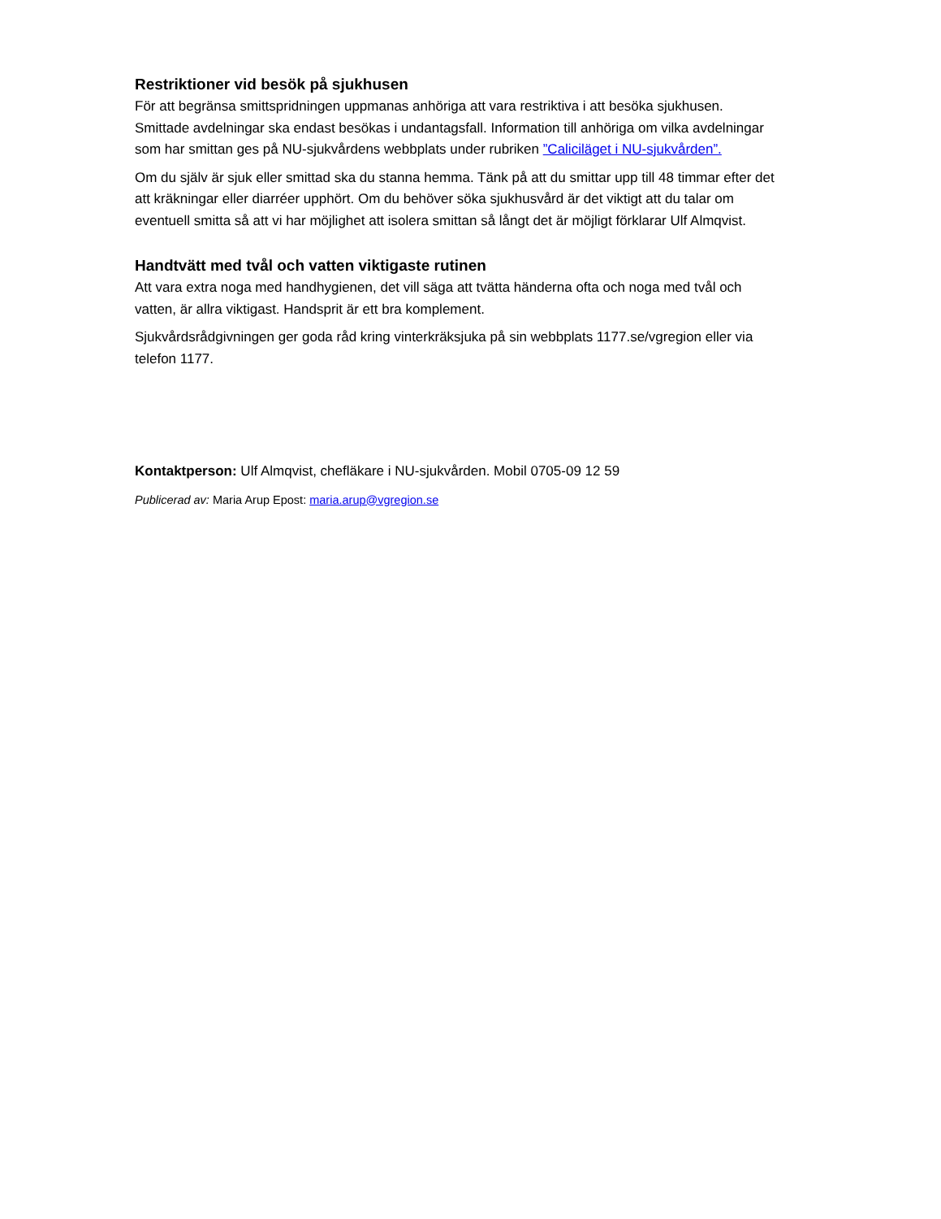Restriktioner vid besök på sjukhusen
För att begränsa smittspridningen uppmanas anhöriga att vara restriktiva i att besöka sjukhusen. Smittade avdelningar ska endast besökas i undantagsfall. Information till anhöriga om vilka avdelningar som har smittan ges på NU-sjukvårdens webbplats under rubriken ”Caliciläget i NU-sjukvården”.
Om du själv är sjuk eller smittad ska du stanna hemma. Tänk på att du smittar upp till 48 timmar efter det att kräkningar eller diarréer upphört. Om du behöver söka sjukhusvård är det viktigt att du talar om eventuell smitta så att vi har möjlighet att isolera smittan så långt det är möjligt förklarar Ulf Almqvist.
Handtvätt med tvål och vatten viktigaste rutinen
Att vara extra noga med handhygienen, det vill säga att tvätta händerna ofta och noga med tvål och vatten, är allra viktigast. Handsprit är ett bra komplement.
Sjukvårdsrådgivningen ger goda råd kring vinterkräksjuka på sin webbplats 1177.se/vgregion eller via telefon 1177.
Kontaktperson: Ulf Almqvist, chefläkare i NU-sjukvården. Mobil 0705-09 12 59
Publicerad av: Maria Arup Epost: maria.arup@vgregion.se